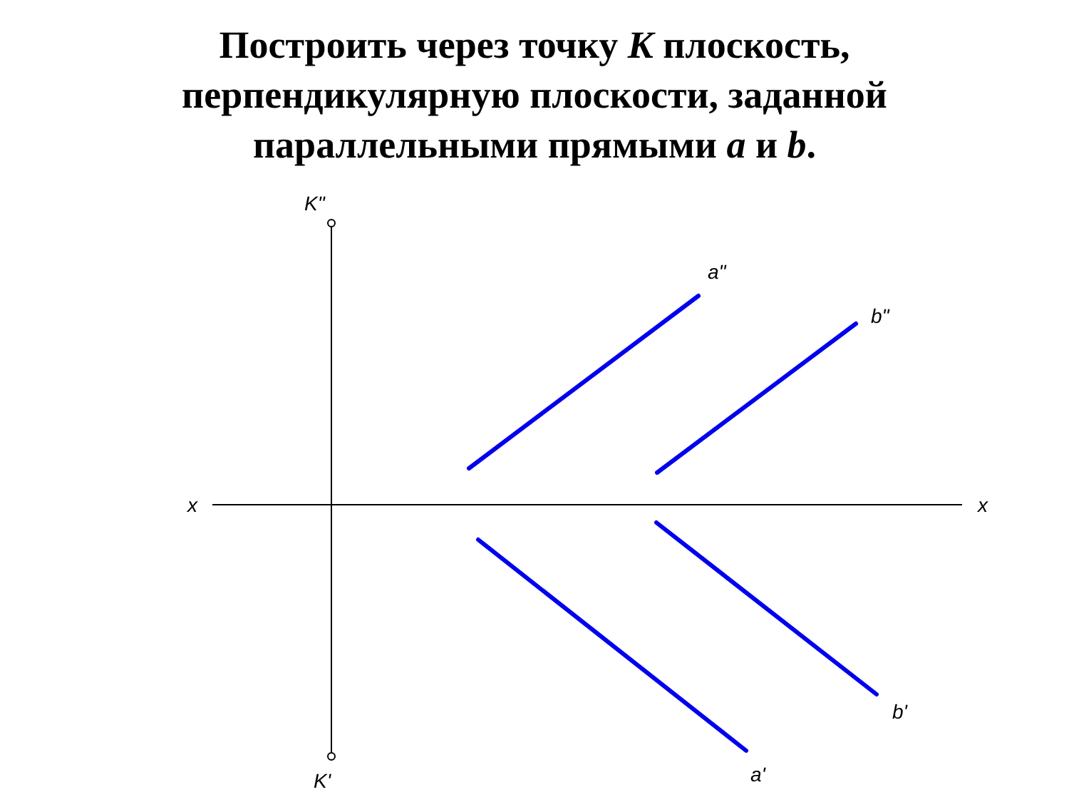Построить через точку K плоскость,
перпендикулярную плоскости, заданной
параллельными прямыми a и b.
K"
K'
x
x
a"
b"
b'
a'